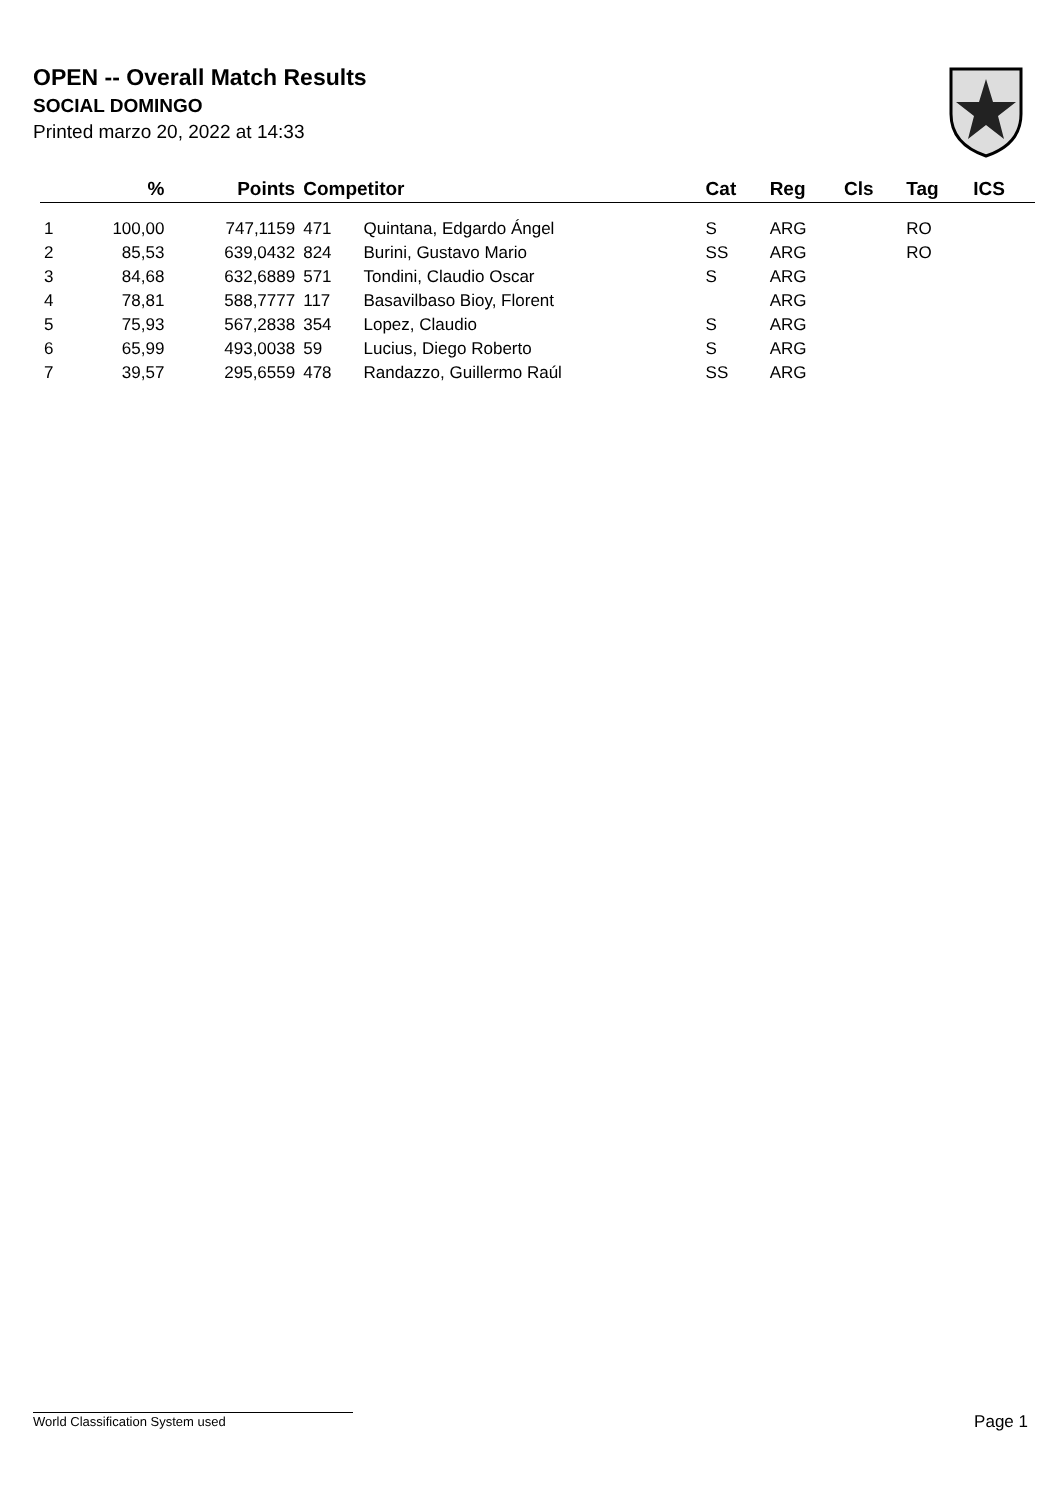OPEN -- Overall Match Results
SOCIAL DOMINGO
Printed marzo 20, 2022 at 14:33
| | % | Points | Competitor | | Cat | Reg | Cls | Tag | ICS |
| --- | --- | --- | --- | --- | --- | --- | --- | --- | --- |
| 1 | 100,00 | 747,1159 | 471 | Quintana, Edgardo Ángel | S | ARG | | RO | |
| 2 | 85,53 | 639,0432 | 824 | Burini, Gustavo Mario | SS | ARG | | RO | |
| 3 | 84,68 | 632,6889 | 571 | Tondini, Claudio Oscar | S | ARG | | | |
| 4 | 78,81 | 588,7777 | 117 | Basavilbaso Bioy, Florent | | ARG | | | |
| 5 | 75,93 | 567,2838 | 354 | Lopez, Claudio | S | ARG | | | |
| 6 | 65,99 | 493,0038 | 59 | Lucius, Diego Roberto | S | ARG | | | |
| 7 | 39,57 | 295,6559 | 478 | Randazzo, Guillermo Raúl | SS | ARG | | | |
World Classification System used Page 1